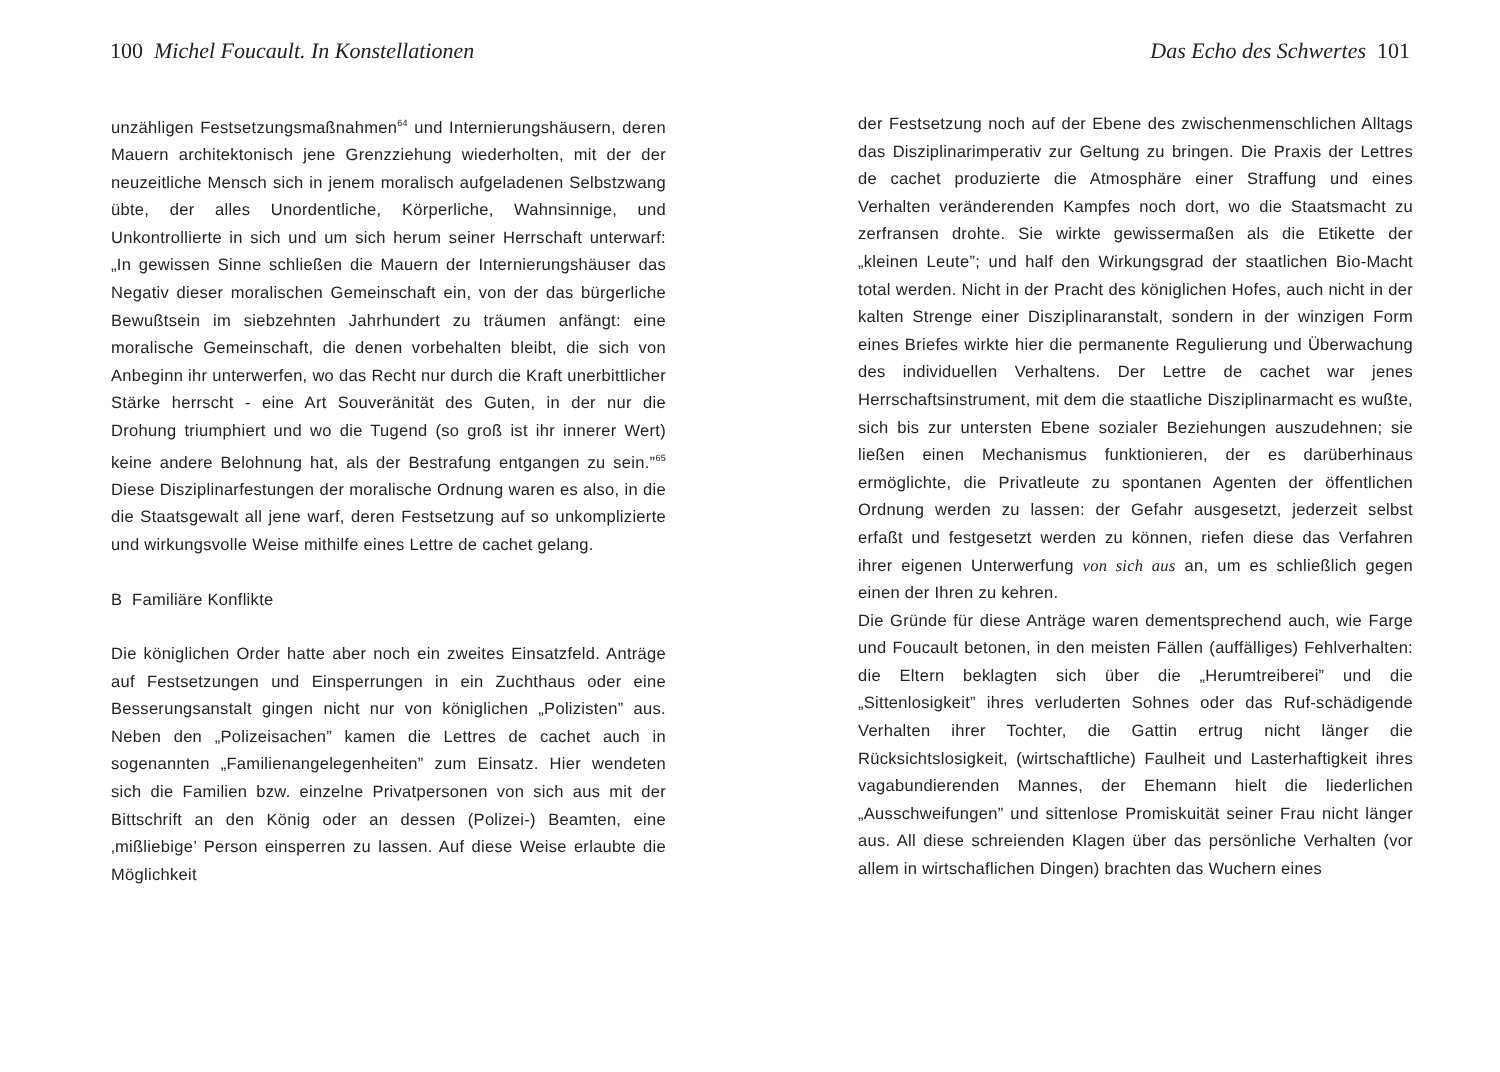100 Michel Foucault. In Konstellationen
unzähligen Festsetzungsmaßnahmen<sup>64</sup> und Internierungshäusern, deren Mauern architektonisch jene Grenzziehung wiederholten, mit der der neuzeitliche Mensch sich in jenem moralisch aufgeladenen Selbstzwang übte, der alles Unordentliche, Körperliche, Wahnsinnige, und Unkontrollierte in sich und um sich herum seiner Herrschaft unterwarf: „In gewissen Sinne schließen die Mauern der Internierungshäuser das Negativ dieser moralischen Gemeinschaft ein, von der das bürgerliche Bewußtsein im siebzehnten Jahrhundert zu träumen anfängt: eine moralische Gemeinschaft, die denen vorbehalten bleibt, die sich von Anbeginn ihr unterwerfen, wo das Recht nur durch die Kraft unerbittlicher Stärke herrscht - eine Art Souveränität des Guten, in der nur die Drohung triumphiert und wo die Tugend (so groß ist ihr innerer Wert) keine andere Belohnung hat, als der Bestrafung entgangen zu sein.”<sup>65</sup> Diese Disziplinarfestungen der moralische Ordnung waren es also, in die die Staatsgewalt all jene warf, deren Festsetzung auf so unkomplizierte und wirkungsvolle Weise mithilfe eines Lettre de cachet gelang.
B Familiäre Konflikte
Die königlichen Order hatte aber noch ein zweites Einsatzfeld. Anträge auf Festsetzungen und Einsperrungen in ein Zuchthaus oder eine Besserungsanstalt gingen nicht nur von königlichen „Polizisten” aus. Neben den „Polizeisachen” kamen die Lettres de cachet auch in sogenannten „Familienangelegenheiten” zum Einsatz. Hier wendeten sich die Familien bzw. einzelne Privatpersonen von sich aus mit der Bittschrift an den König oder an dessen (Polizei-) Beamten, eine ‚mißliebige’ Person einsperren zu lassen. Auf diese Weise erlaubte die Möglichkeit
Das Echo des Schwertes 101
der Festsetzung noch auf der Ebene des zwischenmenschlichen Alltags das Disziplinarimperativ zur Geltung zu bringen. Die Praxis der Lettres de cachet produzierte die Atmosphäre einer Straffung und eines Verhalten veränderenden Kampfes noch dort, wo die Staatsmacht zu zerfransen drohte. Sie wirkte gewissermaßen als die Etikette der „kleinen Leute”; und half den Wirkungsgrad der staatlichen Bio-Macht total werden. Nicht in der Pracht des königlichen Hofes, auch nicht in der kalten Strenge einer Disziplinaranstalt, sondern in der winzigen Form eines Briefes wirkte hier die permanente Regulierung und Überwachung des individuellen Verhaltens. Der Lettre de cachet war jenes Herrschaftsinstrument, mit dem die staatliche Disziplinarmacht es wußte, sich bis zur untersten Ebene sozialer Beziehungen auszudehnen; sie ließen einen Mechanismus funktionieren, der es darüberhinaus ermöglichte, die Privatleute zu spontanen Agenten der öffentlichen Ordnung werden zu lassen: der Gefahr ausgesetzt, jederzeit selbst erfaßt und festgesetzt werden zu können, riefen diese das Verfahren ihrer eigenen Unterwerfung von sich aus an, um es schließlich gegen einen der Ihren zu kehren.
Die Gründe für diese Anträge waren dementsprechend auch, wie Farge und Foucault betonen, in den meisten Fällen (auffälliges) Fehlverhalten: die Eltern beklagten sich über die „Herumtreiberei” und die „Sittenlosigkeit” ihres verluderten Sohnes oder das Ruf-schädigende Verhalten ihrer Tochter, die Gattin ertrug nicht länger die Rücksichtslosigkeit, (wirtschaftliche) Faulheit und Lasterhaftigkeit ihres vagabundierenden Mannes, der Ehemann hielt die liederlichen „Ausschweifungen” und sittenlose Promiskuität seiner Frau nicht länger aus. All diese schreienden Klagen über das persönliche Verhalten (vor allem in wirtschaflichen Dingen) brachten das Wuchern eines